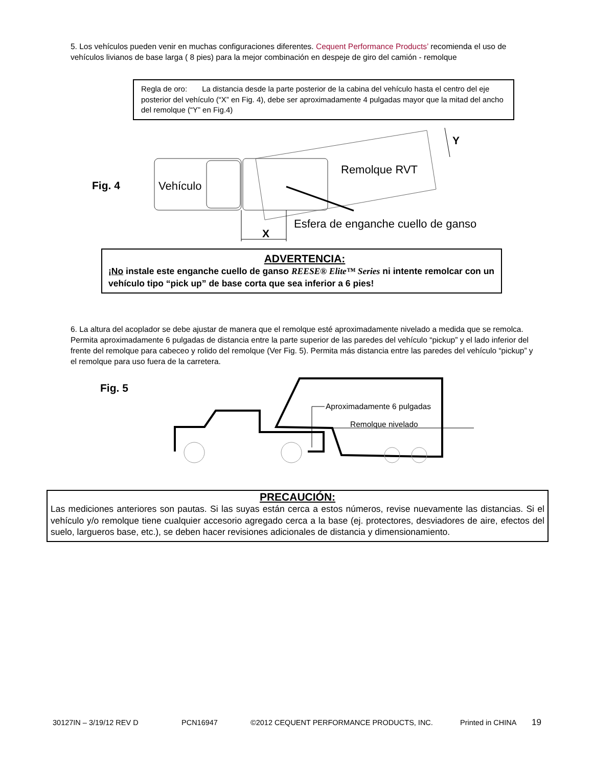5. Los vehículos pueden venir en muchas configuraciones diferentes. Cequent Performance Products’ recomienda el uso de vehículos livianos de base larga ( 8 pies) para la mejor combinación en despeje de giro del camión - remolque
Regla de oro: La distancia desde la parte posterior de la cabina del vehículo hasta el centro del eje posterior del vehículo (“X” en Fig. 4), debe ser aproximadamente 4 pulgadas mayor que la mitad del ancho del remolque (“Y” en Fig.4)
Fig. 4
Vehículo
Remolque RVT
Esfera de enganche cuello de ganso
X
Y
ADVERTENCIA:
¡No instale este enganche cuello de ganso REESE® Elite™ Series ni intente remolcar con un vehículo tipo “pick up” de base corta que sea inferior a 6 pies!
6. La altura del acoplador se debe ajustar de manera que el remolque esté aproximadamente nivelado a medida que se remolca. Permita aproximadamente 6 pulgadas de distancia entre la parte superior de las paredes del vehículo “pickup” y el lado inferior del frente del remolque para cabeceo y rolido del remolque (Ver Fig. 5). Permita más distancia entre las paredes del vehículo “pickup” y el remolque para uso fuera de la carretera.
Fig. 5
Aproximadamente 6 pulgadas
Remolque nivelado
PRECAUCIÓN:
Las mediciones anteriores son pautas. Si las suyas están cerca a estos números, revise nuevamente las distancias. Si el vehículo y/o remolque tiene cualquier accesorio agregado cerca a la base (ej. protectores, desviadores de aire, efectos del suelo, largueros base, etc.), se deben hacer revisiones adicionales de distancia y dimensionamiento.
30127IN – 3/19/12 REV D PCN16947 ©2012 CEQUENT PERFORMANCE PRODUCTS, INC. Printed in CHINA 19